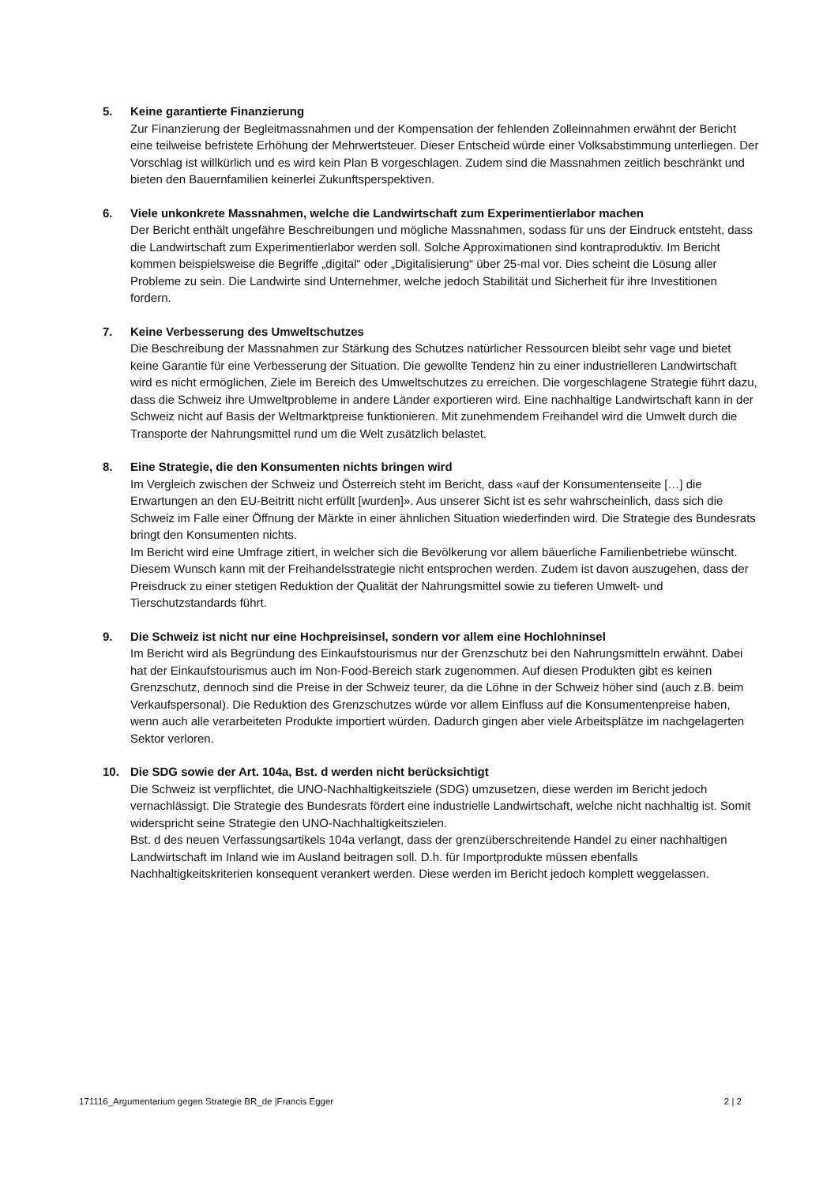5. Keine garantierte Finanzierung
Zur Finanzierung der Begleitmassnahmen und der Kompensation der fehlenden Zolleinnahmen erwähnt der Bericht eine teilweise befristete Erhöhung der Mehrwertsteuer. Dieser Entscheid würde einer Volksabstimmung unterliegen. Der Vorschlag ist willkürlich und es wird kein Plan B vorgeschlagen. Zudem sind die Massnahmen zeitlich beschränkt und bieten den Bauernfamilien keinerlei Zukunftsperspektiven.
6. Viele unkonkrete Massnahmen, welche die Landwirtschaft zum Experimentierlabor machen
Der Bericht enthält ungefähre Beschreibungen und mögliche Massnahmen, sodass für uns der Eindruck entsteht, dass die Landwirtschaft zum Experimentierlabor werden soll. Solche Approximationen sind kontraproduktiv. Im Bericht kommen beispielsweise die Begriffe „digital“ oder „Digitalisierung“ über 25-mal vor. Dies scheint die Lösung aller Probleme zu sein. Die Landwirte sind Unternehmer, welche jedoch Stabilität und Sicherheit für ihre Investitionen fordern.
7. Keine Verbesserung des Umweltschutzes
Die Beschreibung der Massnahmen zur Stärkung des Schutzes natürlicher Ressourcen bleibt sehr vage und bietet keine Garantie für eine Verbesserung der Situation. Die gewollte Tendenz hin zu einer industrielleren Landwirtschaft wird es nicht ermöglichen, Ziele im Bereich des Umweltschutzes zu erreichen. Die vorgeschlagene Strategie führt dazu, dass die Schweiz ihre Umweltprobleme in andere Länder exportieren wird. Eine nachhaltige Landwirtschaft kann in der Schweiz nicht auf Basis der Weltmarktpreise funktionieren. Mit zunehmendem Freihandel wird die Umwelt durch die Transporte der Nahrungsmittel rund um die Welt zusätzlich belastet.
8. Eine Strategie, die den Konsumenten nichts bringen wird
Im Vergleich zwischen der Schweiz und Österreich steht im Bericht, dass «auf der Konsumentenseite […] die Erwartungen an den EU-Beitritt nicht erfüllt [wurden]». Aus unserer Sicht ist es sehr wahrscheinlich, dass sich die Schweiz im Falle einer Öffnung der Märkte in einer ähnlichen Situation wiederfinden wird. Die Strategie des Bundesrats bringt den Konsumenten nichts.
Im Bericht wird eine Umfrage zitiert, in welcher sich die Bevölkerung vor allem bäuerliche Familienbetriebe wünscht. Diesem Wunsch kann mit der Freihandelsstrategie nicht entsprochen werden. Zudem ist davon auszugehen, dass der Preisdruck zu einer stetigen Reduktion der Qualität der Nahrungsmittel sowie zu tieferen Umwelt- und Tierschutzstandards führt.
9. Die Schweiz ist nicht nur eine Hochpreisinsel, sondern vor allem eine Hochlohninsel
Im Bericht wird als Begründung des Einkaufstourismus nur der Grenzschutz bei den Nahrungsmitteln erwähnt. Dabei hat der Einkaufstourismus auch im Non-Food-Bereich stark zugenommen. Auf diesen Produkten gibt es keinen Grenzschutz, dennoch sind die Preise in der Schweiz teurer, da die Löhne in der Schweiz höher sind (auch z.B. beim Verkaufspersonal). Die Reduktion des Grenzschutzes würde vor allem Einfluss auf die Konsumentenpreise haben, wenn auch alle verarbeiteten Produkte importiert würden. Dadurch gingen aber viele Arbeitsplätze im nachgelagerten Sektor verloren.
10. Die SDG sowie der Art. 104a, Bst. d werden nicht berücksichtigt
Die Schweiz ist verpflichtet, die UNO-Nachhaltigkeitsziele (SDG) umzusetzen, diese werden im Bericht jedoch vernachlässigt. Die Strategie des Bundesrats fördert eine industrielle Landwirtschaft, welche nicht nachhaltig ist. Somit widerspricht seine Strategie den UNO-Nachhaltigkeitszielen.
Bst. d des neuen Verfassungsartikels 104a verlangt, dass der grenzüberschreitende Handel zu einer nachhaltigen Landwirtschaft im Inland wie im Ausland beitragen soll. D.h. für Importprodukte müssen ebenfalls Nachhaltigkeitskriterien konsequent verankert werden. Diese werden im Bericht jedoch komplett weggelassen.
171116_Argumentarium gegen Strategie BR_de |Francis Egger 2 | 2